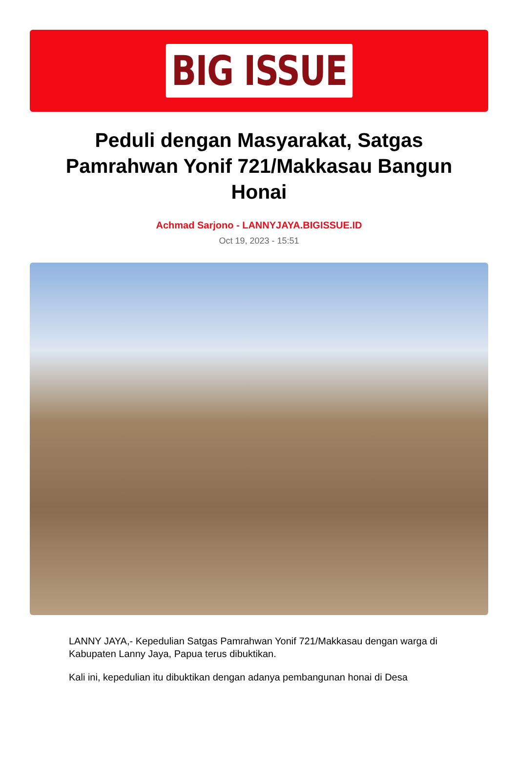BIG ISSUE
Peduli dengan Masyarakat, Satgas Pamrahwan Yonif 721/Makkasau Bangun Honai
Achmad Sarjono - LANNYJAYA.BIGISSUE.ID
Oct 19, 2023 - 15:51
LANNY JAYA,- Kepedulian Satgas Pamrahwan Yonif 721/Makkasau dengan warga di Kabupaten Lanny Jaya, Papua terus dibuktikan.
Kali ini, kepedulian itu dibuktikan dengan adanya pembangunan honai di Desa